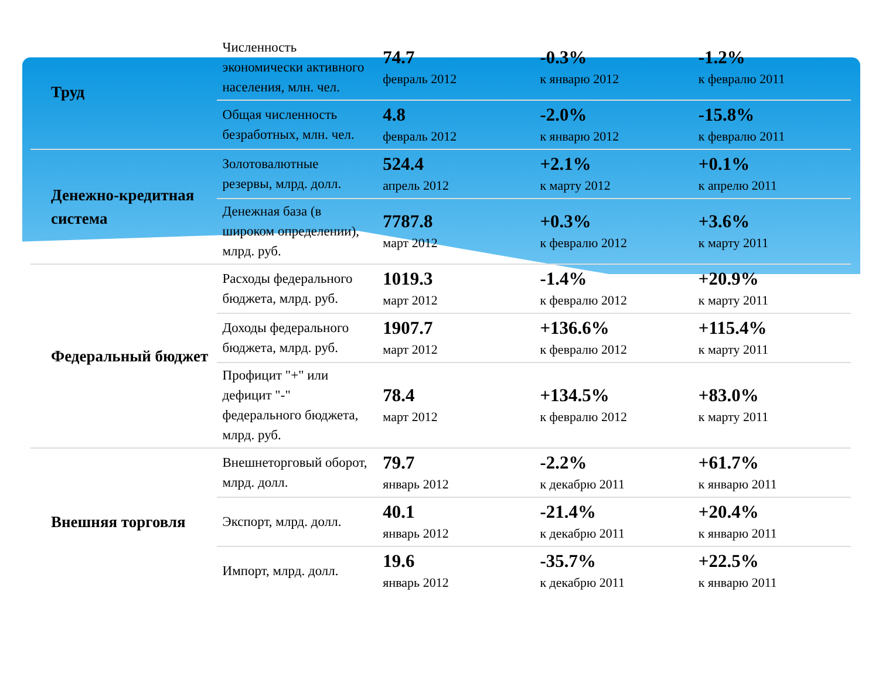| Труд | Численность экономически активного населения, млн. чел. | 74.7 февраль 2012 | -0.3% к январю 2012 | -1.2% к февралю 2011 |
| | Общая численность безработных, млн. чел. | 4.8 февраль 2012 | -2.0% к январю 2012 | -15.8% к февралю 2011 |
| Денежно-кредитная система | Золотовалютные резервы, млрд. долл. | 524.4 апрель 2012 | +2.1% к марту 2012 | +0.1% к апрелю 2011 |
| | Денежная база (в широком определении), млрд. руб. | 7787.8 март 2012 | +0.3% к февралю 2012 | +3.6% к марту 2011 |
| Федеральный бюджет | Расходы федерального бюджета, млрд. руб. | 1019.3 март 2012 | -1.4% к февралю 2012 | +20.9% к марту 2011 |
| | Доходы федерального бюджета, млрд. руб. | 1907.7 март 2012 | +136.6% к февралю 2012 | +115.4% к марту 2011 |
| | Профицит "+" или дефицит "-" федерального бюджета, млрд. руб. | 78.4 март 2012 | +134.5% к февралю 2012 | +83.0% к марту 2011 |
| Внешняя торговля | Внешнеторговый оборот, млрд. долл. | 79.7 январь 2012 | -2.2% к декабрю 2011 | +61.7% к январю 2011 |
| | Экспорт, млрд. долл. | 40.1 январь 2012 | -21.4% к декабрю 2011 | +20.4% к январю 2011 |
| | Импорт, млрд. долл. | 19.6 январь 2012 | -35.7% к декабрю 2011 | +22.5% к январю 2011 |